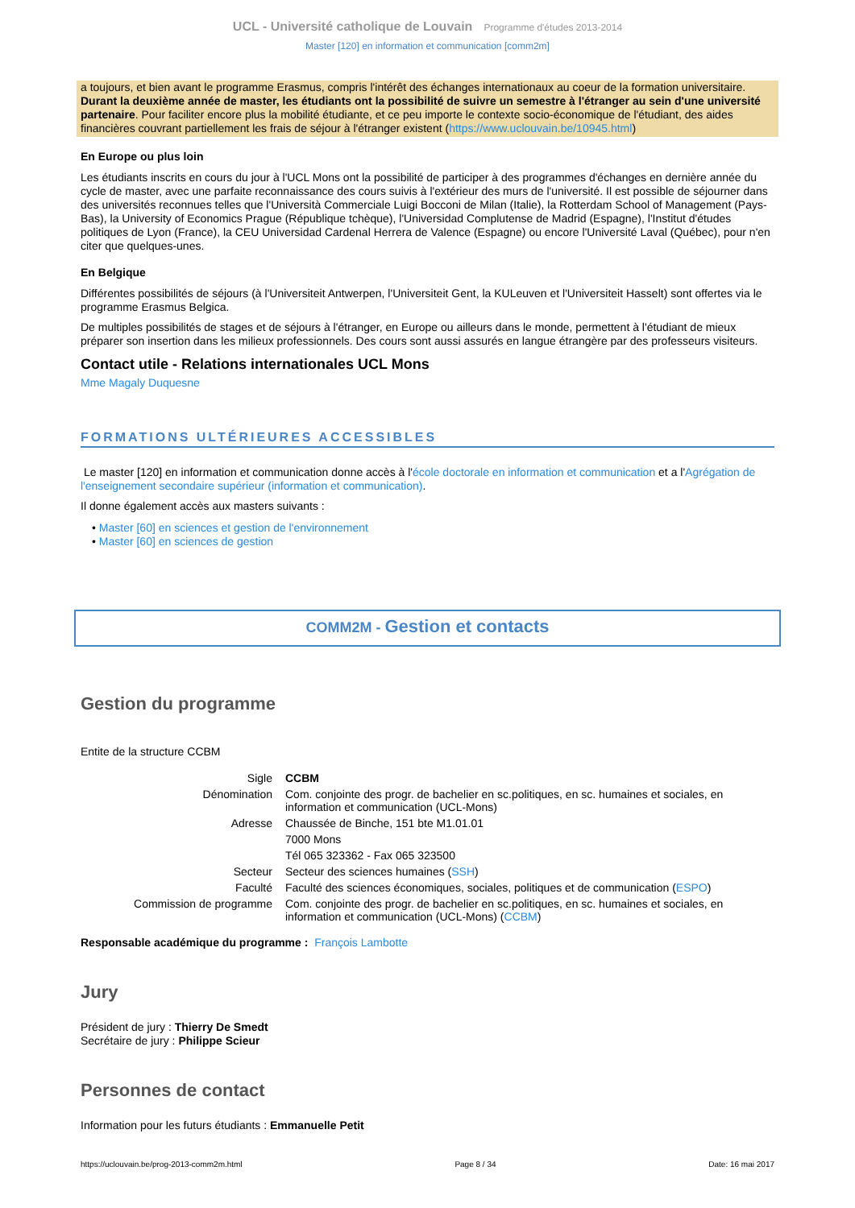UCL - Université catholique de Louvain Programme d'études 2013-2014
Master [120] en information et communication [comm2m]
a toujours, et bien avant le programme Erasmus, compris l'intérêt des échanges internationaux au coeur de la formation universitaire. Durant la deuxième année de master, les étudiants ont la possibilité de suivre un semestre à l'étranger au sein d'une université partenaire. Pour faciliter encore plus la mobilité étudiante, et ce peu importe le contexte socio-économique de l'étudiant, des aides financières couvrant partiellement les frais de séjour à l'étranger existent (https://www.uclouvain.be/10945.html)
En Europe ou plus loin
Les étudiants inscrits en cours du jour à l'UCL Mons ont la possibilité de participer à des programmes d'échanges en dernière année du cycle de master, avec une parfaite reconnaissance des cours suivis à l'extérieur des murs de l'université. Il est possible de séjourner dans des universités reconnues telles que l'Università Commerciale Luigi Bocconi de Milan (Italie), la Rotterdam School of Management (Pays-Bas), la University of Economics Prague (République tchèque), l'Universidad Complutense de Madrid (Espagne), l'Institut d'études politiques de Lyon (France), la CEU Universidad Cardenal Herrera de Valence (Espagne) ou encore l'Université Laval (Québec), pour n'en citer que quelques-unes.
En Belgique
Différentes possibilités de séjours (à l'Universiteit Antwerpen, l'Universiteit Gent, la KULeuven et l'Universiteit Hasselt) sont offertes via le programme Erasmus Belgica.
De multiples possibilités de stages et de séjours à l'étranger, en Europe ou ailleurs dans le monde, permettent à l'étudiant de mieux préparer son insertion dans les milieux professionnels. Des cours sont aussi assurés en langue étrangère par des professeurs visiteurs.
Contact utile - Relations internationales UCL Mons
Mme Magaly Duquesne
FORMATIONS ULTÉRIEURES ACCESSIBLES
Le master [120] en information et communication donne accès à l'école doctorale en information et communication et a l'Agrégation de l'enseignement secondaire supérieur (information et communication).
Il donne également accès aux masters suivants :
• Master [60] en sciences et gestion de l'environnement
• Master [60] en sciences de gestion
COMM2M - Gestion et contacts
Gestion du programme
Entite de la structure CCBM
| Sigle | CCBM |
| Dénomination | Com. conjointe des progr. de bachelier en sc.politiques, en sc. humaines et sociales, en information et communication (UCL-Mons) |
| Adresse | Chaussée de Binche, 151 bte M1.01.01 |
| | 7000 Mons |
| | Tél 065 323362 - Fax 065 323500 |
| Secteur | Secteur des sciences humaines ( SSH ) |
| Faculté | Faculté des sciences économiques, sociales, politiques et de communication ( ESPO ) |
| Commission de programme | Com. conjointe des progr. de bachelier en sc.politiques, en sc. humaines et sociales, en information et communication (UCL-Mons) ( CCBM ) |
Responsable académique du programme : François Lambotte
Jury
Président de jury : Thierry De Smedt
Secrétaire de jury : Philippe Scieur
Personnes de contact
Information pour les futurs étudiants : Emmanuelle Petit
https://uclouvain.be/prog-2013-comm2m.html Page 8 / 34 Date: 16 mai 2017